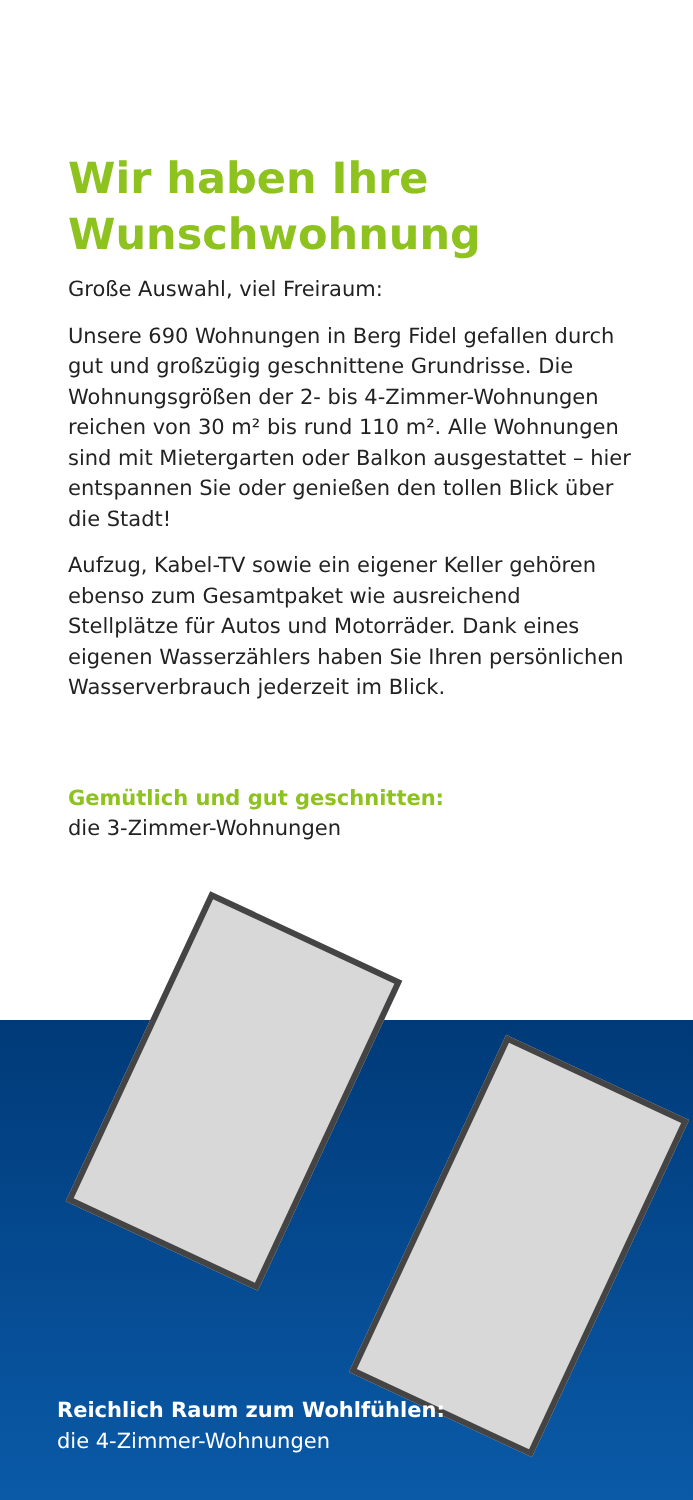Wir haben Ihre
Wunschwohnung
Große Auswahl, viel Freiraum:
Unsere 690 Wohnungen in Berg Fidel gefallen durch gut und großzügig geschnittene Grundrisse. Die Wohnungsgrößen der 2- bis 4-Zimmer-Wohnungen reichen von 30 m² bis rund 110 m². Alle Wohnungen sind mit Mietergarten oder Balkon ausgestattet – hier entspannen Sie oder genießen den tollen Blick über die Stadt!
Aufzug, Kabel-TV sowie ein eigener Keller gehören ebenso zum Gesamtpaket wie ausreichend Stellplätze für Autos und Motorräder. Dank eines eigenen Wasserzählers haben Sie Ihren persönlichen Wasserverbrauch jederzeit im Blick.
Gemütlich und gut geschnitten:
die 3-Zimmer-Wohnungen
Reichlich Raum zum Wohlfühlen:
die 4-Zimmer-Wohnungen